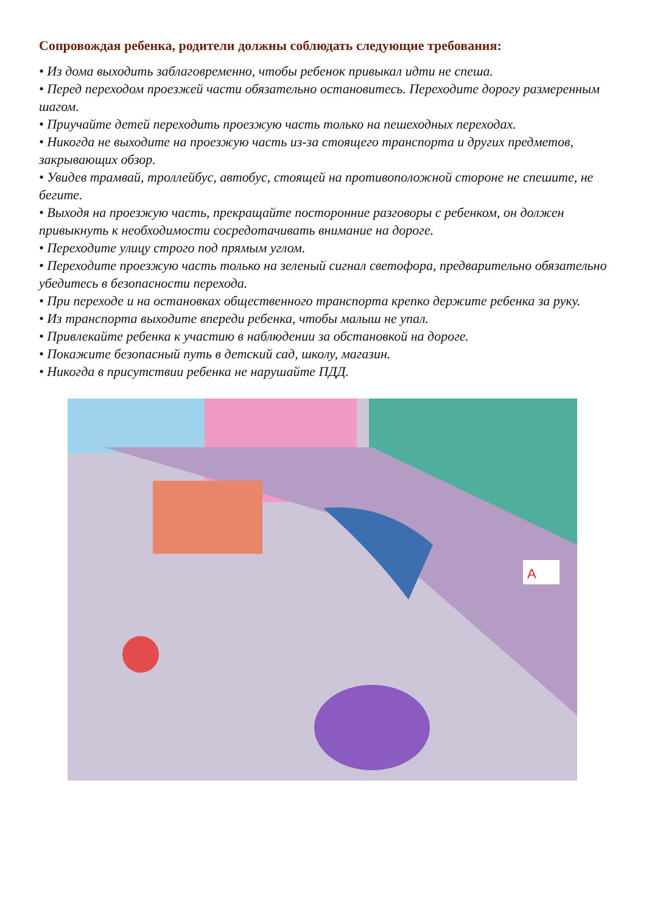Сопровождая ребенка, родители должны соблюдать следующие требования:
• Из дома выходить заблаговременно, чтобы ребенок привыкал идти не спеша.
• Перед переходом проезжей части обязательно остановитесь. Переходите дорогу размеренным шагом.
• Приучайте детей переходить проезжую часть только на пешеходных переходах.
• Никогда не выходите на проезжую часть из-за стоящего транспорта и других предметов, закрывающих обзор.
• Увидев трамвай, троллейбус, автобус, стоящей на противоположной стороне не спешите, не бегите.
• Выходя на проезжую часть, прекращайте посторонние разговоры с ребенком, он должен привыкнуть к необходимости сосредотачивать внимание на дороге.
• Переходите улицу строго под прямым углом.
• Переходите проезжую часть только на зеленый сигнал светофора, предварительно обязательно убедитесь в безопасности перехода.
• При переходе и на остановках общественного транспорта крепко держите ребенка за руку.
• Из транспорта выходите впереди ребенка, чтобы малыш не упал.
• Привлекайте ребенка к участию в наблюдении за обстановкой на дороге.
• Покажите безопасный путь в детский сад, школу, магазин.
• Никогда в присутствии ребенка не нарушайте ПДД.
A